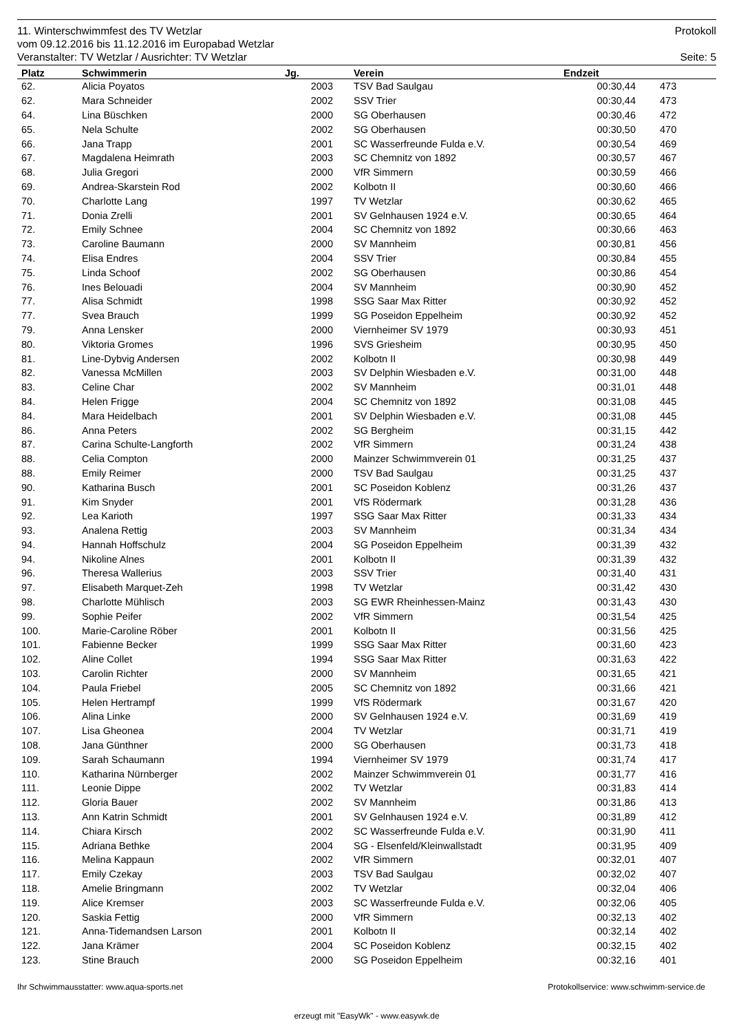11. Winterschwimmfest des TV Wetzlar Protokoll
vom 09.12.2016 bis 11.12.2016 im Europabad Wetzlar
Veranstalter: TV Wetzlar / Ausrichter: TV Wetzlar Seite: 5
| Platz | Schwimmerin | Jg. | Verein | Endzeit | |
| --- | --- | --- | --- | --- | --- |
| 62. | Alicia Poyatos | 2003 | TSV Bad Saulgau | 00:30,44 | 473 |
| 62. | Mara Schneider | 2002 | SSV Trier | 00:30,44 | 473 |
| 64. | Lina Büschken | 2000 | SG Oberhausen | 00:30,46 | 472 |
| 65. | Nela Schulte | 2002 | SG Oberhausen | 00:30,50 | 470 |
| 66. | Jana Trapp | 2001 | SC Wasserfreunde Fulda e.V. | 00:30,54 | 469 |
| 67. | Magdalena Heimrath | 2003 | SC Chemnitz von 1892 | 00:30,57 | 467 |
| 68. | Julia Gregori | 2000 | VfR Simmern | 00:30,59 | 466 |
| 69. | Andrea-Skarstein Rod | 2002 | Kolbotn II | 00:30,60 | 466 |
| 70. | Charlotte Lang | 1997 | TV Wetzlar | 00:30,62 | 465 |
| 71. | Donia Zrelli | 2001 | SV Gelnhausen 1924 e.V. | 00:30,65 | 464 |
| 72. | Emily Schnee | 2004 | SC Chemnitz von 1892 | 00:30,66 | 463 |
| 73. | Caroline Baumann | 2000 | SV Mannheim | 00:30,81 | 456 |
| 74. | Elisa Endres | 2004 | SSV Trier | 00:30,84 | 455 |
| 75. | Linda Schoof | 2002 | SG Oberhausen | 00:30,86 | 454 |
| 76. | Ines Belouadi | 2004 | SV Mannheim | 00:30,90 | 452 |
| 77. | Alisa Schmidt | 1998 | SSG Saar Max Ritter | 00:30,92 | 452 |
| 77. | Svea Brauch | 1999 | SG Poseidon Eppelheim | 00:30,92 | 452 |
| 79. | Anna Lensker | 2000 | Viernheimer SV 1979 | 00:30,93 | 451 |
| 80. | Viktoria Gromes | 1996 | SVS Griesheim | 00:30,95 | 450 |
| 81. | Line-Dybvig Andersen | 2002 | Kolbotn II | 00:30,98 | 449 |
| 82. | Vanessa McMillen | 2003 | SV Delphin Wiesbaden e.V. | 00:31,00 | 448 |
| 83. | Celine Char | 2002 | SV Mannheim | 00:31,01 | 448 |
| 84. | Helen Frigge | 2004 | SC Chemnitz von 1892 | 00:31,08 | 445 |
| 84. | Mara Heidelbach | 2001 | SV Delphin Wiesbaden e.V. | 00:31,08 | 445 |
| 86. | Anna Peters | 2002 | SG Bergheim | 00:31,15 | 442 |
| 87. | Carina Schulte-Langforth | 2002 | VfR Simmern | 00:31,24 | 438 |
| 88. | Celia Compton | 2000 | Mainzer Schwimmverein 01 | 00:31,25 | 437 |
| 88. | Emily Reimer | 2000 | TSV Bad Saulgau | 00:31,25 | 437 |
| 90. | Katharina Busch | 2001 | SC Poseidon Koblenz | 00:31,26 | 437 |
| 91. | Kim Snyder | 2001 | VfS Rödermark | 00:31,28 | 436 |
| 92. | Lea Karioth | 1997 | SSG Saar Max Ritter | 00:31,33 | 434 |
| 93. | Analena Rettig | 2003 | SV Mannheim | 00:31,34 | 434 |
| 94. | Hannah Hoffschulz | 2004 | SG Poseidon Eppelheim | 00:31,39 | 432 |
| 94. | Nikoline Alnes | 2001 | Kolbotn II | 00:31,39 | 432 |
| 96. | Theresa Wallerius | 2003 | SSV Trier | 00:31,40 | 431 |
| 97. | Elisabeth Marquet-Zeh | 1998 | TV Wetzlar | 00:31,42 | 430 |
| 98. | Charlotte Mühlisch | 2003 | SG EWR Rheinhessen-Mainz | 00:31,43 | 430 |
| 99. | Sophie Peifer | 2002 | VfR Simmern | 00:31,54 | 425 |
| 100. | Marie-Caroline Röber | 2001 | Kolbotn II | 00:31,56 | 425 |
| 101. | Fabienne Becker | 1999 | SSG Saar Max Ritter | 00:31,60 | 423 |
| 102. | Aline Collet | 1994 | SSG Saar Max Ritter | 00:31,63 | 422 |
| 103. | Carolin Richter | 2000 | SV Mannheim | 00:31,65 | 421 |
| 104. | Paula Friebel | 2005 | SC Chemnitz von 1892 | 00:31,66 | 421 |
| 105. | Helen Hertrampf | 1999 | VfS Rödermark | 00:31,67 | 420 |
| 106. | Alina Linke | 2000 | SV Gelnhausen 1924 e.V. | 00:31,69 | 419 |
| 107. | Lisa Gheonea | 2004 | TV Wetzlar | 00:31,71 | 419 |
| 108. | Jana Günthner | 2000 | SG Oberhausen | 00:31,73 | 418 |
| 109. | Sarah Schaumann | 1994 | Viernheimer SV 1979 | 00:31,74 | 417 |
| 110. | Katharina Nürnberger | 2002 | Mainzer Schwimmverein 01 | 00:31,77 | 416 |
| 111. | Leonie Dippe | 2002 | TV Wetzlar | 00:31,83 | 414 |
| 112. | Gloria Bauer | 2002 | SV Mannheim | 00:31,86 | 413 |
| 113. | Ann Katrin Schmidt | 2001 | SV Gelnhausen 1924 e.V. | 00:31,89 | 412 |
| 114. | Chiara Kirsch | 2002 | SC Wasserfreunde Fulda e.V. | 00:31,90 | 411 |
| 115. | Adriana Bethke | 2004 | SG - Elsenfeld/Kleinwallstadt | 00:31,95 | 409 |
| 116. | Melina Kappaun | 2002 | VfR Simmern | 00:32,01 | 407 |
| 117. | Emily Czekay | 2003 | TSV Bad Saulgau | 00:32,02 | 407 |
| 118. | Amelie Bringmann | 2002 | TV Wetzlar | 00:32,04 | 406 |
| 119. | Alice Kremser | 2003 | SC Wasserfreunde Fulda e.V. | 00:32,06 | 405 |
| 120. | Saskia Fettig | 2000 | VfR Simmern | 00:32,13 | 402 |
| 121. | Anna-Tidemandsen Larson | 2001 | Kolbotn II | 00:32,14 | 402 |
| 122. | Jana Krämer | 2004 | SC Poseidon Koblenz | 00:32,15 | 402 |
| 123. | Stine Brauch | 2000 | SG Poseidon Eppelheim | 00:32,16 | 401 |
Ihr Schwimmausstatter: www.aqua-sports.net Protokollservice: www.schwimm-service.de
erzeugt mit "EasyWk" - www.easywk.de